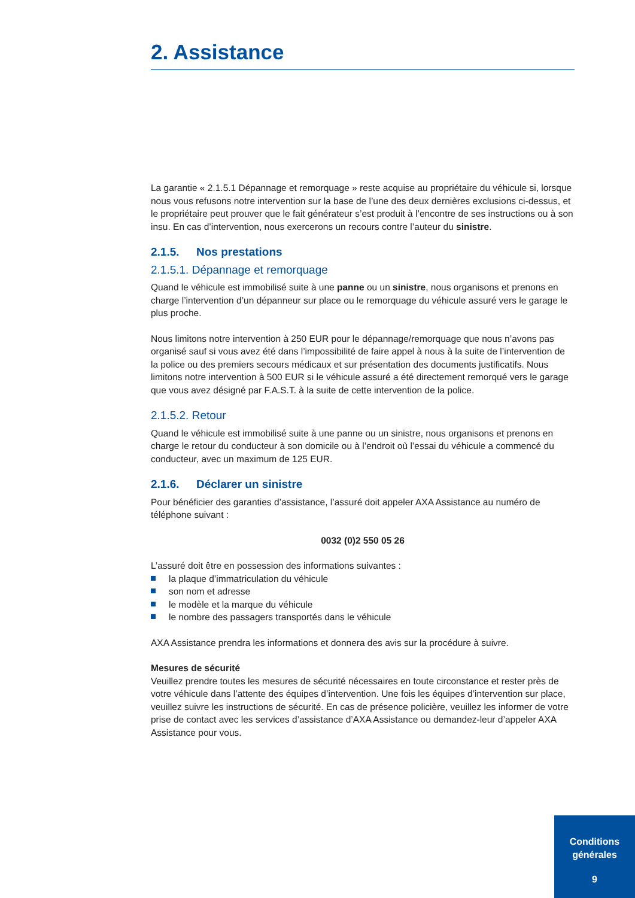2. Assistance
La garantie « 2.1.5.1 Dépannage et remorquage » reste acquise au propriétaire du véhicule si, lorsque nous vous refusons notre intervention sur la base de l’une des deux dernières exclusions ci-dessus, et le propriétaire peut prouver que le fait générateur s’est produit à l’encontre de ses instructions ou à son insu. En cas d’intervention, nous exercerons un recours contre l’auteur du sinistre.
2.1.5. Nos prestations
2.1.5.1. Dépannage et remorquage
Quand le véhicule est immobilisé suite à une panne ou un sinistre, nous organisons et prenons en charge l’intervention d’un dépanneur sur place ou le remorquage du véhicule assuré vers le garage le plus proche.
Nous limitons notre intervention à 250 EUR pour le dépannage/remorquage que nous n’avons pas organisé sauf si vous avez été dans l’impossibilité de faire appel à nous à la suite de l’intervention de la police ou des premiers secours médicaux et sur présentation des documents justificatifs. Nous limitons notre intervention à 500 EUR si le véhicule assuré a été directement remorqué vers le garage que vous avez désigné par F.A.S.T. à la suite de cette intervention de la police.
2.1.5.2. Retour
Quand le véhicule est immobilisé suite à une panne ou un sinistre, nous organisons et prenons en charge le retour du conducteur à son domicile ou à l’endroit où l’essai du véhicule a commencé du conducteur, avec un maximum de 125 EUR.
2.1.6. Déclarer un sinistre
Pour bénéficier des garanties d’assistance, l’assuré doit appeler AXA Assistance au numéro de téléphone suivant :
0032 (0)2 550 05 26
L’assuré doit être en possession des informations suivantes :
la plaque d’immatriculation du véhicule
son nom et adresse
le modèle et la marque du véhicule
le nombre des passagers transportés dans le véhicule
AXA Assistance prendra les informations et donnera des avis sur la procédure à suivre.
Mesures de sécurité
Veuillez prendre toutes les mesures de sécurité nécessaires en toute circonstance et rester près de votre véhicule dans l’attente des équipes d’intervention. Une fois les équipes d’intervention sur place, veuillez suivre les instructions de sécurité. En cas de présence policière, veuillez les informer de votre prise de contact avec les services d’assistance d’AXA Assistance ou demandez-leur d’appeler AXA Assistance pour vous.
Conditions
générales
9